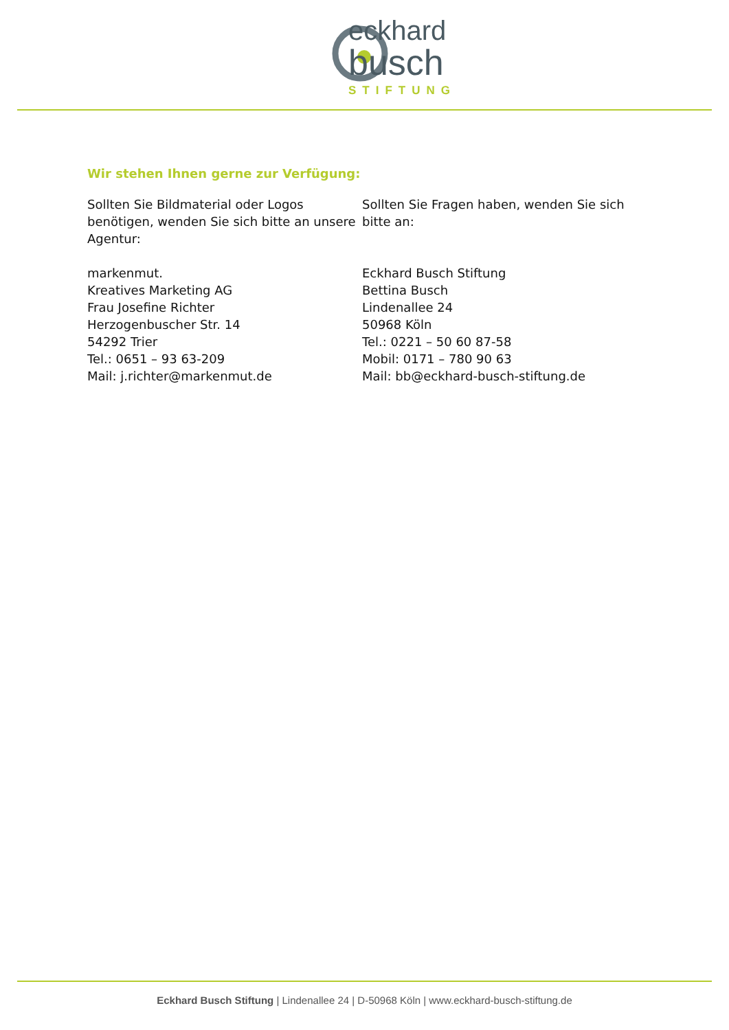eckhard
busch
STIFTUNG
Wir stehen Ihnen gerne zur Verfügung:
Sollten Sie Bildmaterial oder Logos benötigen, wenden Sie sich bitte an unsere Agentur:
markenmut.
Kreatives Marketing AG
Frau Josefine Richter
Herzogenbuscher Str. 14
54292 Trier
Tel.: 0651 – 93 63-209
Mail: j.richter@markenmut.de
Sollten Sie Fragen haben, wenden Sie sich bitte an:
Eckhard Busch Stiftung
Bettina Busch
Lindenallee 24
50968 Köln
Tel.: 0221 – 50 60 87-58
Mobil: 0171 – 780 90 63
Mail: bb@eckhard-busch-stiftung.de
Eckhard Busch Stiftung | Lindenallee 24 | D-50968 Köln | www.eckhard-busch-stiftung.de